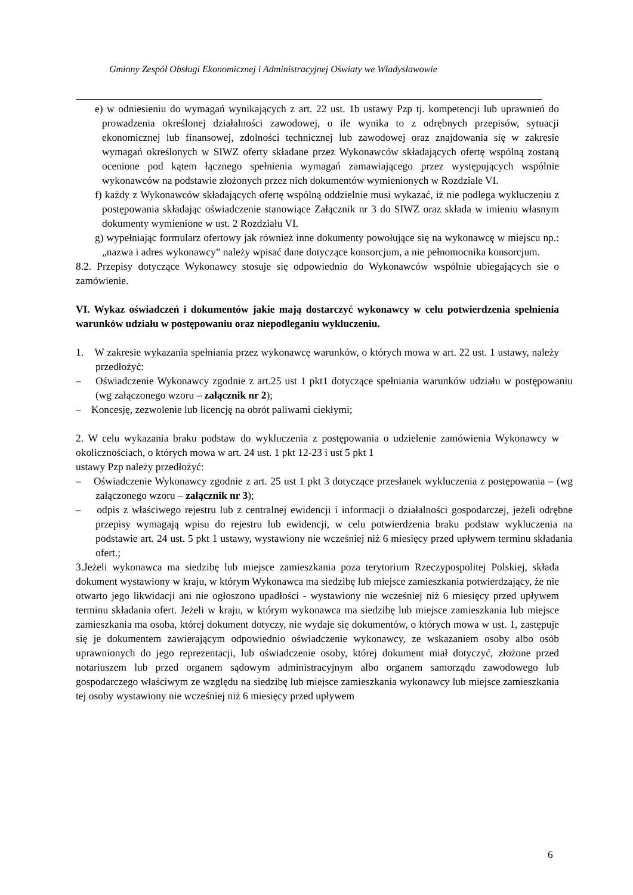Gminny Zespół Obsługi Ekonomicznej i Administracyjnej Oświaty we Władysławowie
e) w odniesieniu do wymagań wynikających z art. 22 ust. 1b ustawy Pzp tj. kompetencji lub uprawnień do prowadzenia określonej działalności zawodowej, o ile wynika to z odrębnych przepisów, sytuacji ekonomicznej lub finansowej, zdolności technicznej lub zawodowej oraz znajdowania się w zakresie wymagań określonych w SIWZ oferty składane przez Wykonawców składających ofertę wspólną zostaną ocenione pod kątem łącznego spełnienia wymagań zamawiającego przez występujących wspólnie wykonawców na podstawie złożonych przez nich dokumentów wymienionych w Rozdziale VI.
f) każdy z Wykonawców składających ofertę wspólną oddzielnie musi wykazać, iż nie podlega wykluczeniu z postępowania składając oświadczenie stanowiące Załącznik nr 3 do SIWZ oraz składa w imieniu własnym dokumenty wymienione w ust. 2 Rozdziału VI.
g) wypełniając formularz ofertowy jak również inne dokumenty powołujące się na wykonawcę w miejscu np.: „nazwa i adres wykonawcy” należy wpisać dane dotyczące konsorcjum, a nie pełnomocnika konsorcjum.
8.2. Przepisy dotyczące Wykonawcy stosuje się odpowiednio do Wykonawców wspólnie ubiegających sie o zamówienie.
VI. Wykaz oświadczeń i dokumentów jakie mają dostarczyć wykonawcy w celu potwierdzenia spełnienia warunków udziału w postępowaniu oraz niepodleganiu wykluczeniu.
1. W zakresie wykazania spełniania przez wykonawcę warunków, o których mowa w art. 22 ust. 1 ustawy, należy przedłożyć:
– Oświadczenie Wykonawcy zgodnie z art.25 ust 1 pkt1 dotyczące spełniania warunków udziału w postępowaniu (wg załączonego wzoru – załącznik nr 2);
– Koncesję, zezwolenie lub licencję na obrót paliwami ciekłymi;
2. W celu wykazania braku podstaw do wykluczenia z postępowania o udzielenie zamówienia Wykonawcy w okolicznościach, o których mowa w art. 24 ust. 1 pkt 12-23 i ust 5 pkt 1
ustawy Pzp należy przedłożyć:
– Oświadczenie Wykonawcy zgodnie z art. 25 ust 1 pkt 3 dotyczące przesłanek wykluczenia z postępowania – (wg załączonego wzoru – załącznik nr 3);
– odpis z właściwego rejestru lub z centralnej ewidencji i informacji o działalności gospodarczej, jeżeli odrębne przepisy wymagają wpisu do rejestru lub ewidencji, w celu potwierdzenia braku podstaw wykluczenia na podstawie art. 24 ust. 5 pkt 1 ustawy, wystawiony nie wcześniej niż 6 miesięcy przed upływem terminu składania ofert.;
3.Jeżeli wykonawca ma siedzibę lub miejsce zamieszkania poza terytorium Rzeczypospolitej Polskiej, składa dokument wystawiony w kraju, w którym Wykonawca ma siedzibę lub miejsce zamieszkania potwierdzający, że nie otwarto jego likwidacji ani nie ogłoszono upadłości - wystawiony nie wcześniej niż 6 miesięcy przed upływem terminu składania ofert. Jeżeli w kraju, w którym wykonawca ma siedzibę lub miejsce zamieszkania lub miejsce zamieszkania ma osoba, której dokument dotyczy, nie wydaje się dokumentów, o których mowa w ust. 1, zastępuje się je dokumentem zawierającym odpowiednio oświadczenie wykonawcy, ze wskazaniem osoby albo osób uprawnionych do jego reprezentacji, lub oświadczenie osoby, której dokument miał dotyczyć, złożone przed notariuszem lub przed organem sądowym administracyjnym albo organem samorządu zawodowego lub gospodarczego właściwym ze względu na siedzibę lub miejsce zamieszkania wykonawcy lub miejsce zamieszkania tej osoby wystawiony nie wcześniej niż 6 miesięcy przed upływem
6